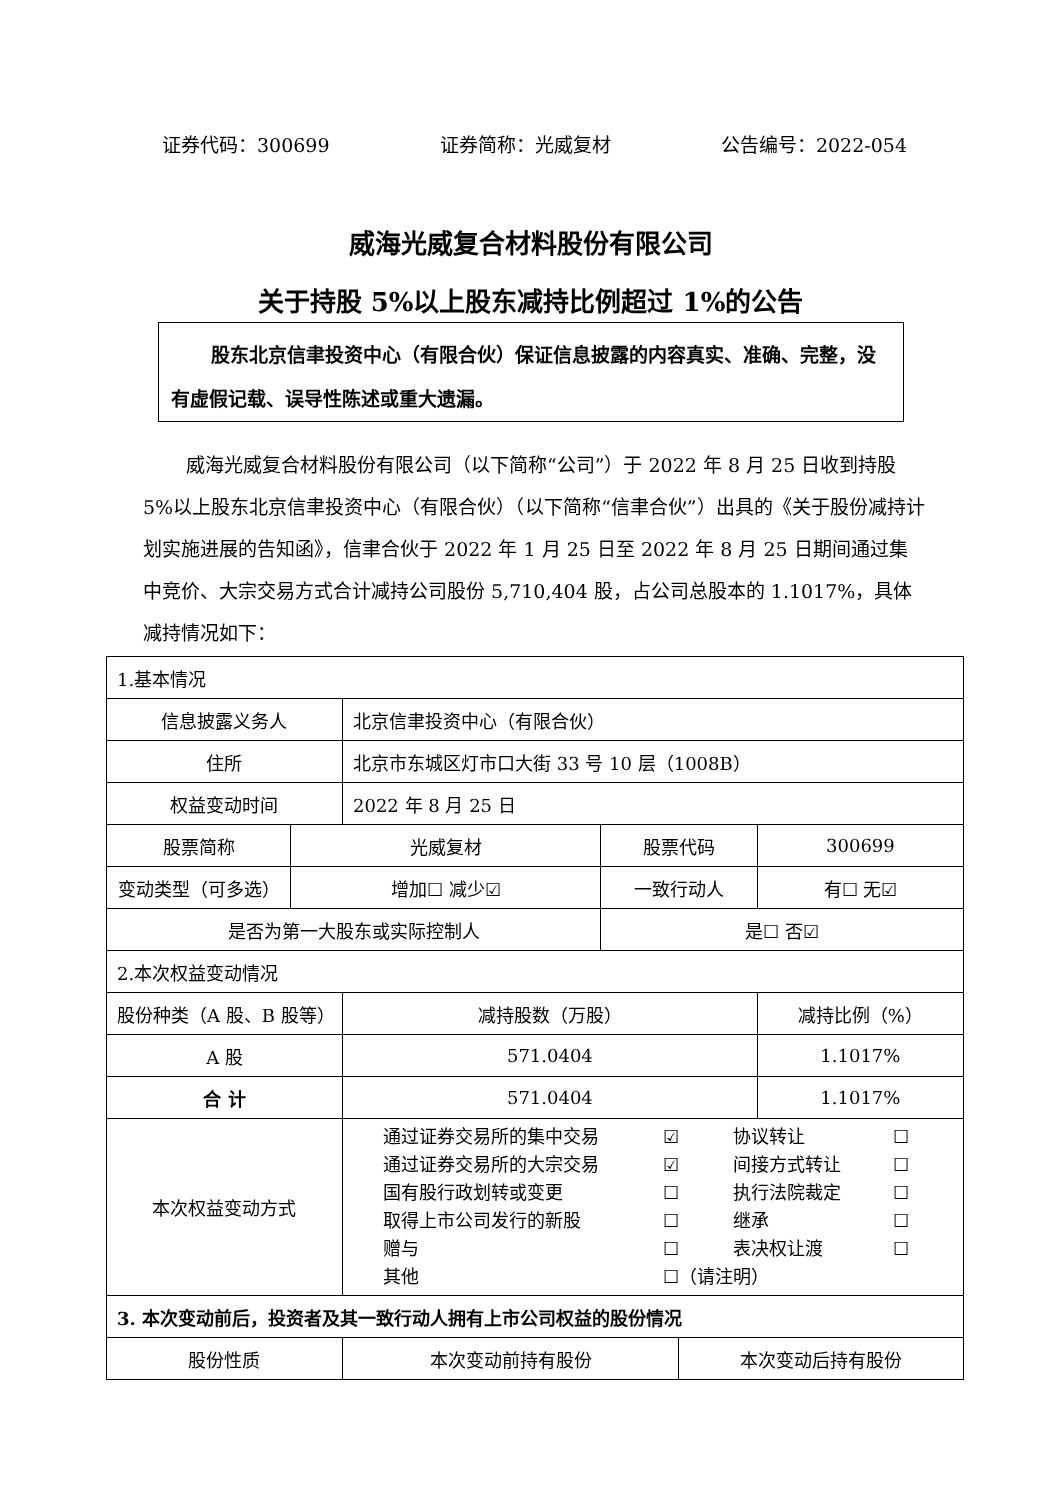证券代码：300699 证券简称：光威复材 公告编号：2022-054
威海光威复合材料股份有限公司
关于持股 5%以上股东减持比例超过 1%的公告
股东北京信聿投资中心（有限合伙）保证信息披露的内容真实、准确、完整，没有虚假记载、误导性陈述或重大遗漏。
威海光威复合材料股份有限公司（以下简称“公司”）于 2022 年 8 月 25 日收到持股 5%以上股东北京信聿投资中心（有限合伙）（以下简称“信聿合伙”）出具的《关于股份减持计划实施进展的告知函》，信聿合伙于 2022 年 1 月 25 日至 2022 年 8 月 25 日期间通过集中竞价、大宗交易方式合计减持公司股份 5,710,404 股，占公司总股本的 1.1017%，具体减持情况如下：
| 1.基本情况 | | | | | |
| 信息披露义务人 | | 北京信聿投资中心（有限合伙） | | | |
| 住所 | | 北京市东城区灯市口大街 33 号 10 层（1008B） | | | |
| 权益变动时间 | | 2022 年 8 月 25 日 | | | |
| 股票简称 | 光威复材 | | 股票代码 | | 300699 |
| 变动类型（可多选） | 增加☐ 减少☑ | | 一致行动人 | | 有☐ 无☑ |
| 是否为第一大股东或实际控制人 | | | 是☐ 否☑ | | |
| 2.本次权益变动情况 | | | | | |
| 股份种类（A 股、B 股等） | | 减持股数（万股） | | | 减持比例（%） |
| A 股 | | 571.0404 | | | 1.1017% |
| 合 计 | | 571.0404 | | | 1.1017% |
| 本次权益变动方式 | | 通过证券交易所的集中交易 ☑ 协议转让 ☐ 通过证券交易所的大宗交易 ☑ 间接方式转让 ☐ 国有股行政划转或变更 ☐ 执行法院裁定 ☐ 取得上市公司发行的新股 ☐ 继承 ☐ 赠与 ☐ 表决权让渡 ☐ 其他 ☐（请注明） | | | |
| 3. 本次变动前后，投资者及其一致行动人拥有上市公司权益的股份情况 | | | | | |
| 股份性质 | | 本次变动前持有股份 | | 本次变动后持有股份 | |